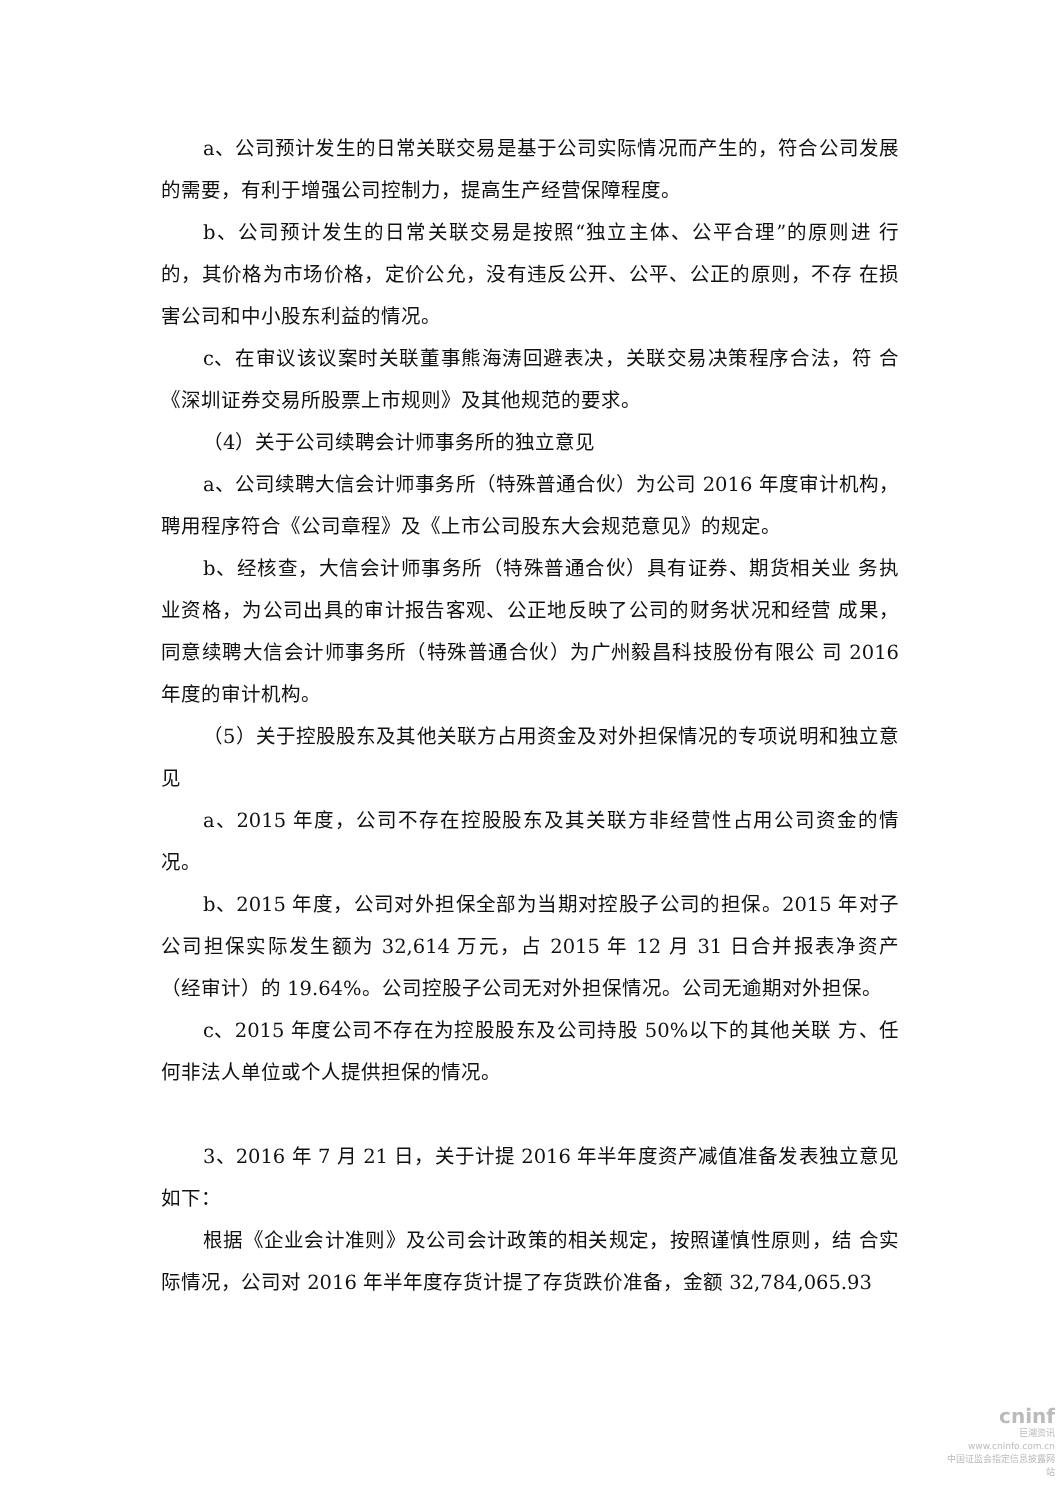a、公司预计发生的日常关联交易是基于公司实际情况而产生的，符合公司发展的需要，有利于增强公司控制力，提高生产经营保障程度。
b、公司预计发生的日常关联交易是按照“独立主体、公平合理”的原则进 行的，其价格为市场价格，定价公允，没有违反公开、公平、公正的原则，不存 在损害公司和中小股东利益的情况。
c、在审议该议案时关联董事熊海涛回避表决，关联交易决策程序合法，符 合《深圳证券交易所股票上市规则》及其他规范的要求。
（4）关于公司续聘会计师事务所的独立意见
a、公司续聘大信会计师事务所（特殊普通合伙）为公司 2016 年度审计机构，聘用程序符合《公司章程》及《上市公司股东大会规范意见》的规定。
b、经核查，大信会计师事务所（特殊普通合伙）具有证券、期货相关业 务执业资格，为公司出具的审计报告客观、公正地反映了公司的财务状况和经营 成果，同意续聘大信会计师事务所（特殊普通合伙）为广州毅昌科技股份有限公 司 2016 年度的审计机构。
（5）关于控股股东及其他关联方占用资金及对外担保情况的专项说明和独立意见
a、2015 年度，公司不存在控股股东及其关联方非经营性占用公司资金的情况。
b、2015 年度，公司对外担保全部为当期对控股子公司的担保。2015 年对子公司担保实际发生额为 32,614 万元，占 2015 年 12 月 31 日合并报表净资产 （经审计）的 19.64%。公司控股子公司无对外担保情况。公司无逾期对外担保。
c、2015 年度公司不存在为控股股东及公司持股 50%以下的其他关联 方、任何非法人单位或个人提供担保的情况。
3、2016 年 7 月 21 日，关于计提 2016 年半年度资产减值准备发表独立意见如下：
根据《企业会计准则》及公司会计政策的相关规定，按照谨慎性原则，结 合实际情况，公司对 2016 年半年度存货计提了存货跌价准备，金额 32,784,065.93
cninf
巨潮资讯
www.cninfo.com.cn
中国证监会指定信息披露网站